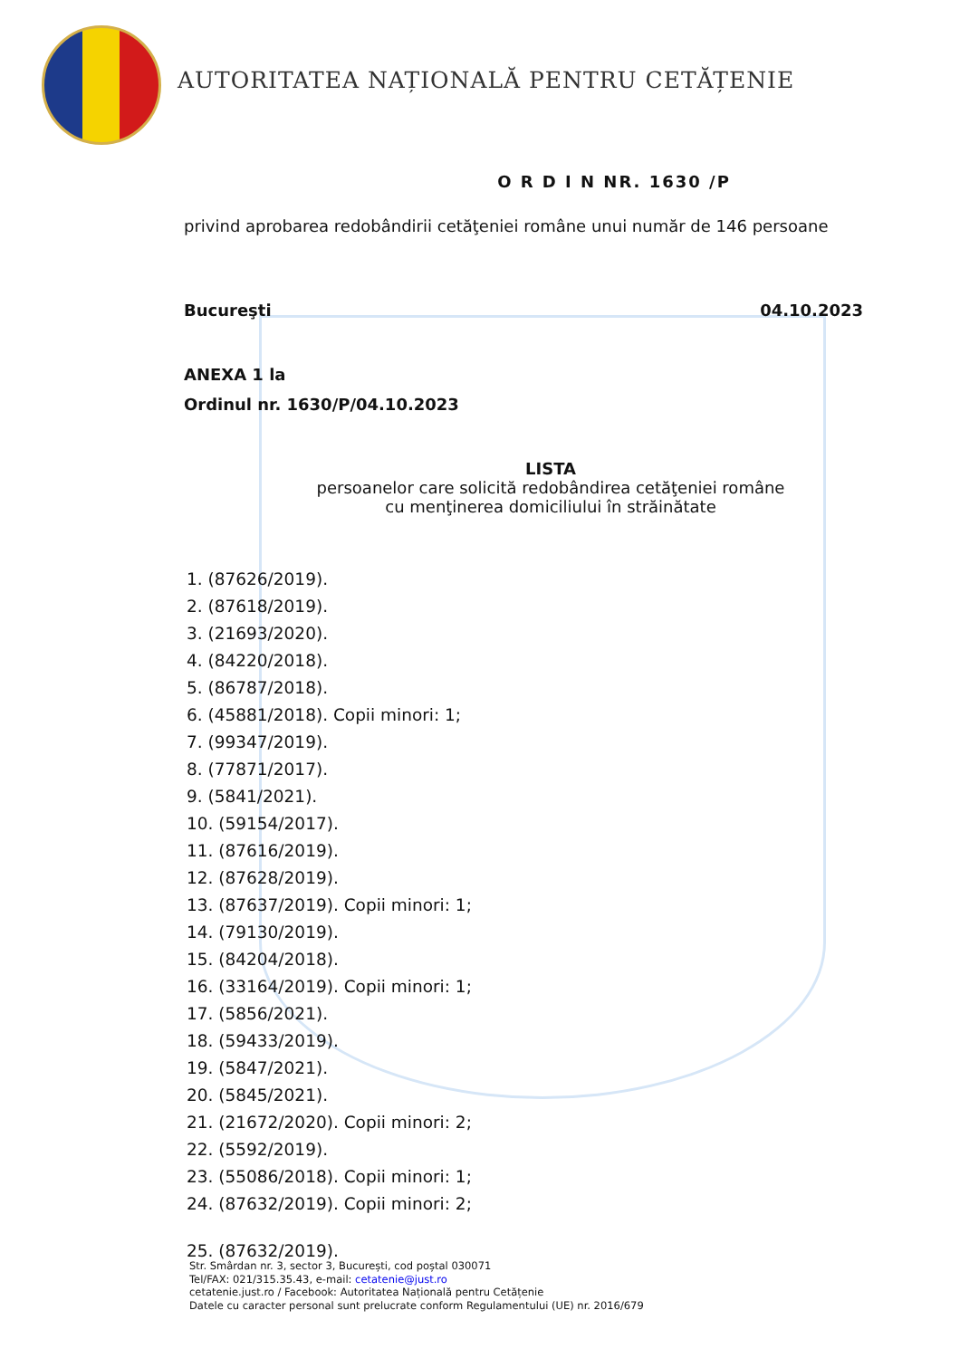AUTORITATEA NAȚIONALĂ PENTRU CETĂȚENIE
O R D I N NR. 1630 /P
privind aprobarea redobândirii cetăţeniei române unui număr de 146 persoane
Bucureşti 04.10.2023
ANEXA 1 la
Ordinul nr. 1630/P/04.10.2023
LISTA
persoanelor care solicită redobândirea cetăţeniei române
cu menţinerea domiciliului în străinătate
1. (87626/2019).
2. (87618/2019).
3. (21693/2020).
4. (84220/2018).
5. (86787/2018).
6. (45881/2018). Copii minori: 1;
7. (99347/2019).
8. (77871/2017).
9. (5841/2021).
10. (59154/2017).
11. (87616/2019).
12. (87628/2019).
13. (87637/2019). Copii minori: 1;
14. (79130/2019).
15. (84204/2018).
16. (33164/2019). Copii minori: 1;
17. (5856/2021).
18. (59433/2019).
19. (5847/2021).
20. (5845/2021).
21. (21672/2020). Copii minori: 2;
22. (5592/2019).
23. (55086/2018). Copii minori: 1;
24. (87632/2019). Copii minori: 2;
25. (87632/2019).
Str. Smârdan nr. 3, sector 3, București, cod poștal 030071
Tel/FAX: 021/315.35.43, e-mail: cetatenie@just.ro
cetatenie.just.ro / Facebook: Autoritatea Națională pentru Cetățenie
Datele cu caracter personal sunt prelucrate conform Regulamentului (UE) nr. 2016/679